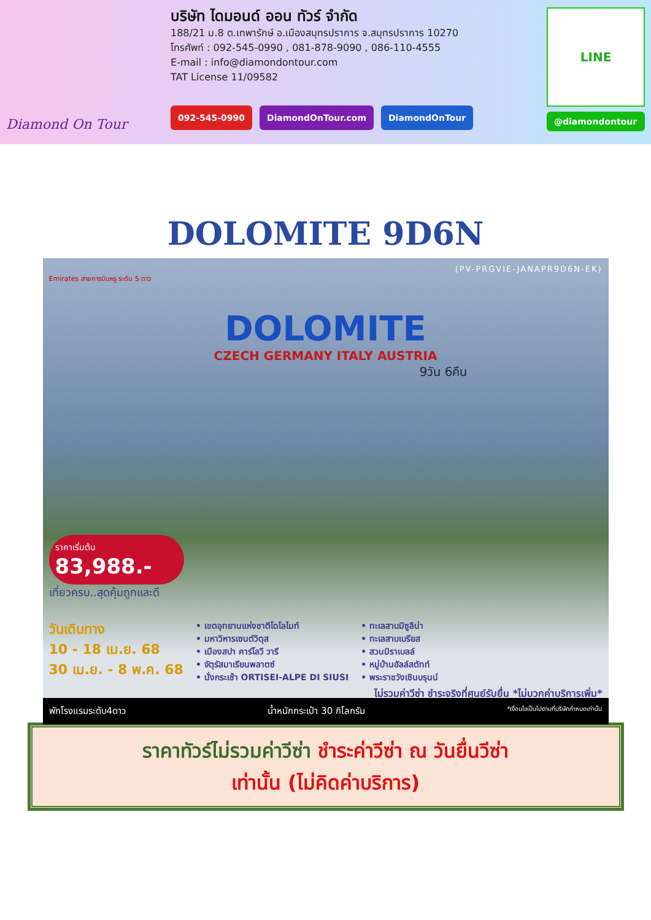Diamond On Tour
บริษัท ไดมอนด์ ออน ทัวร์ จำกัด
188/21 ม.8 ต.เทพารักษ์ อ.เมืองสมุทรปราการ จ.สมุทรปราการ 10270
โทรศัพท์ : 092-545-0990 , 081-878-9090 , 086-110-4555
E-mail : info@diamondontour.com
TAT License 11/09582
092-545-0990 DiamondOnTour.com DiamondOnTour
LINE
@diamondontour
DOLOMITE 9D6N
(PV-PRGVIE-JANAPR9D6N-EK)
Emirates สายการบินหรู ระดับ 5 ดาว
DOLOMITE
CZECH GERMANY ITALY AUSTRIA
9วัน 6คืน
ราคาเริ่มต้น
83,988.-
เที่ยวครบ..สุดคุ้มถูกและดี
วันเดินทาง
10 - 18 เม.ย. 68
30 เม.ย. - 8 พ.ค. 68
• เขตอุทยานแห่งชาติโดโลไมท์
• มหาวิหารเซนต์วิตุส
• เมืองสปา คาร์โลวี วารี
• จัตุรัสมาเรียนพลาตซ์
• นั่งกระเช้า ORTISEI-ALPE DI SIUSI
• ทะเลสาบมิซูลิน่า
• ทะเลสาบเบรียส
• สวนมิราเบลล์
• หมู่บ้านฮัลล์สตัทท์
• พระราชวังเชินบรุนน์
ไม่รวมค่าวีซ่า ชำระจริงที่ศูนย์รับยื่น *ไม่บวกค่าบริการเพิ่ม*
พักโรงแรมระดับ4ดาว น้ำหนักกระเป๋า 30 กิโลกรัม *เงื่อนไขเป็นไปตามที่บริษัทกำหนดเท่านั้น
ราคาทัวร์ไม่รวมค่าวีซ่า ชำระค่าวีซ่า ณ วันยื่นวีซ่า
เท่านั้น (ไม่คิดค่าบริการ)